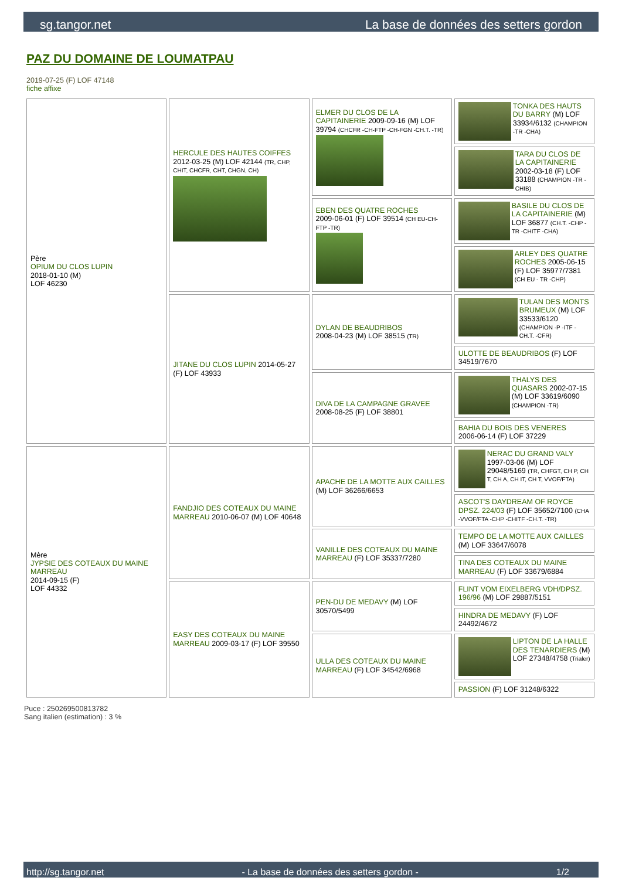sg.tangor.net La base de données des setters gordon
PAZ DU DOMAINE DE LOUMATPAU
2019-07-25 (F) LOF 47148
fiche affixe
| Père OPIUM DU CLOS LUPIN 2018-01-10 (M) LOF 46230 | HERCULE DES HAUTES COIFFES 2012-03-25 (M) LOF 42144 (TR, CHP, CHIT, CHCFR, CHT, CHGN, CH) | ELMER DU CLOS DE LA CAPITAINERIE 2009-09-16 (M) LOF 39794 (CHCFR -CH-FTP -CH-FGN -CH.T. -TR) | TONKA DES HAUTS DU BARRY (M) LOF 33934/6132 (CHAMPION -TR -CHA) |
| | | | TARA DU CLOS DE LA CAPITAINERIE 2002-03-18 (F) LOF 33188 (CHAMPION -TR -CHIB) |
| | | EBEN DES QUATRE ROCHES 2009-06-01 (F) LOF 39514 (CH EU-CH-FTP -TR) | BASILE DU CLOS DE LA CAPITAINERIE (M) LOF 36877 (CH.T. -CHP -TR -CHITF -CHA) |
| | | | ARLEY DES QUATRE ROCHES 2005-06-15 (F) LOF 35977/7381 (CH EU - TR -CHP) |
| | JITANE DU CLOS LUPIN 2014-05-27 (F) LOF 43933 | DYLAN DE BEAUDRIBOS 2008-04-23 (M) LOF 38515 (TR) | TULAN DES MONTS BRUMEUX (M) LOF 33533/6120 (CHAMPION -P -ITF -CH.T. -CFR) |
| | | | ULOTTE DE BEAUDRIBOS (F) LOF 34519/7670 |
| | | DIVA DE LA CAMPAGNE GRAVEE 2008-08-25 (F) LOF 38801 | THALYS DES QUASARS 2002-07-15 (M) LOF 33619/6090 (CHAMPION -TR) |
| | | | BAHIA DU BOIS DES VENERES 2006-06-14 (F) LOF 37229 |
| Mère JYPSIE DES COTEAUX DU MAINE MARREAU 2014-09-15 (F) LOF 44332 | FANDJIO DES COTEAUX DU MAINE MARREAU 2010-06-07 (M) LOF 40648 | APACHE DE LA MOTTE AUX CAILLES (M) LOF 36266/6653 | NERAC DU GRAND VALY 1997-03-06 (M) LOF 29048/5169 (TR, CHFGT, CH P, CH T, CH A, CH IT, CH T, VVOF/FTA) |
| | | | ASCOT'S DAYDREAM OF ROYCE DPSZ. 224/03 (F) LOF 35652/7100 (CHA -VVOF/FTA -CHP -CHITF -CH.T. -TR) |
| | | VANILLE DES COTEAUX DU MAINE MARREAU (F) LOF 35337/7280 | TEMPO DE LA MOTTE AUX CAILLES (M) LOF 33647/6078 |
| | | | TINA DES COTEAUX DU MAINE MARREAU (F) LOF 33679/6884 |
| | EASY DES COTEAUX DU MAINE MARREAU 2009-03-17 (F) LOF 39550 | PEN-DU DE MEDAVY (M) LOF 30570/5499 | FLINT VOM EIXELBERG VDH/DPSZ. 196/96 (M) LOF 29887/5151 |
| | | | HINDRA DE MEDAVY (F) LOF 24492/4672 |
| | | ULLA DES COTEAUX DU MAINE MARREAU (F) LOF 34542/6968 | LIPTON DE LA HALLE DES TENARDIERS (M) LOF 27348/4758 (Trialer) |
| | | | PASSION (F) LOF 31248/6322 |
Puce : 250269500813782
Sang italien (estimation) : 3 %
http://sg.tangor.net - La base de données des setters gordon - 1/2